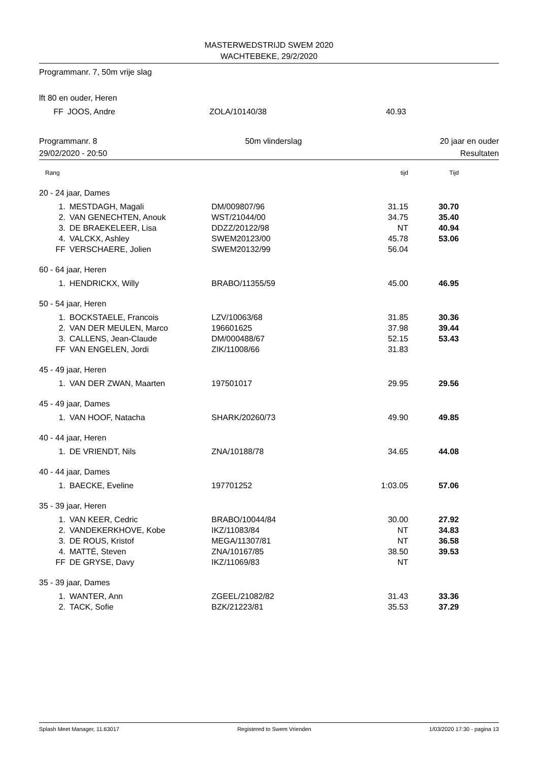MASTERWEDSTRIJD SWEM 2020
WACHTEBEKE, 29/2/2020
Programmanr. 7, 50m vrije slag
| lft 80 en ouder, Heren | | | | | |
| FF | JOOS, Andre | ZOLA/10140/38 | 40.93 | | |
Programmanr. 8
29/02/2020 - 20:50
50m vlinderslag 20 jaar en ouder
Resultaten
| Rang | | | tijd | Tijd | |
| 20 - 24 jaar, Dames | | | | | |
| 1. | MESTDAGH, Magali | DM/009807/96 | 31.15 | 30.70 | |
| 2. | VAN GENECHTEN, Anouk | WST/21044/00 | 34.75 | 35.40 | |
| 3. | DE BRAEKELEER, Lisa | DDZZ/20122/98 | NT | 40.94 | |
| 4. | VALCKX, Ashley | SWEM20123/00 | 45.78 | 53.06 | |
| FF | VERSCHAERE, Jolien | SWEM20132/99 | 56.04 | | |
| 60 - 64 jaar, Heren | | | | | |
| 1. | HENDRICKX, Willy | BRABO/11355/59 | 45.00 | 46.95 | |
| 50 - 54 jaar, Heren | | | | | |
| 1. | BOCKSTAELE, Francois | LZV/10063/68 | 31.85 | 30.36 | |
| 2. | VAN DER MEULEN, Marco | 196601625 | 37.98 | 39.44 | |
| 3. | CALLENS, Jean-Claude | DM/000488/67 | 52.15 | 53.43 | |
| FF | VAN ENGELEN, Jordi | ZIK/11008/66 | 31.83 | | |
| 45 - 49 jaar, Heren | | | | | |
| 1. | VAN DER ZWAN, Maarten | 197501017 | 29.95 | 29.56 | |
| 45 - 49 jaar, Dames | | | | | |
| 1. | VAN HOOF, Natacha | SHARK/20260/73 | 49.90 | 49.85 | |
| 40 - 44 jaar, Heren | | | | | |
| 1. | DE VRIENDT, Nils | ZNA/10188/78 | 34.65 | 44.08 | |
| 40 - 44 jaar, Dames | | | | | |
| 1. | BAECKE, Eveline | 197701252 | 1:03.05 | 57.06 | |
| 35 - 39 jaar, Heren | | | | | |
| 1. | VAN KEER, Cedric | BRABO/10044/84 | 30.00 | 27.92 | |
| 2. | VANDEKERKHOVE, Kobe | IKZ/11083/84 | NT | 34.83 | |
| 3. | DE ROUS, Kristof | MEGA/11307/81 | NT | 36.58 | |
| 4. | MATTÉ, Steven | ZNA/10167/85 | 38.50 | 39.53 | |
| FF | DE GRYSE, Davy | IKZ/11069/83 | NT | | |
| 35 - 39 jaar, Dames | | | | | |
| 1. | WANTER, Ann | ZGEEL/21082/82 | 31.43 | 33.36 | |
| 2. | TACK, Sofie | BZK/21223/81 | 35.53 | 37.29 | |
Splash Meet Manager, 11.63017 Registered to Swem Vrienden 1/03/2020 17:30 - pagina 13